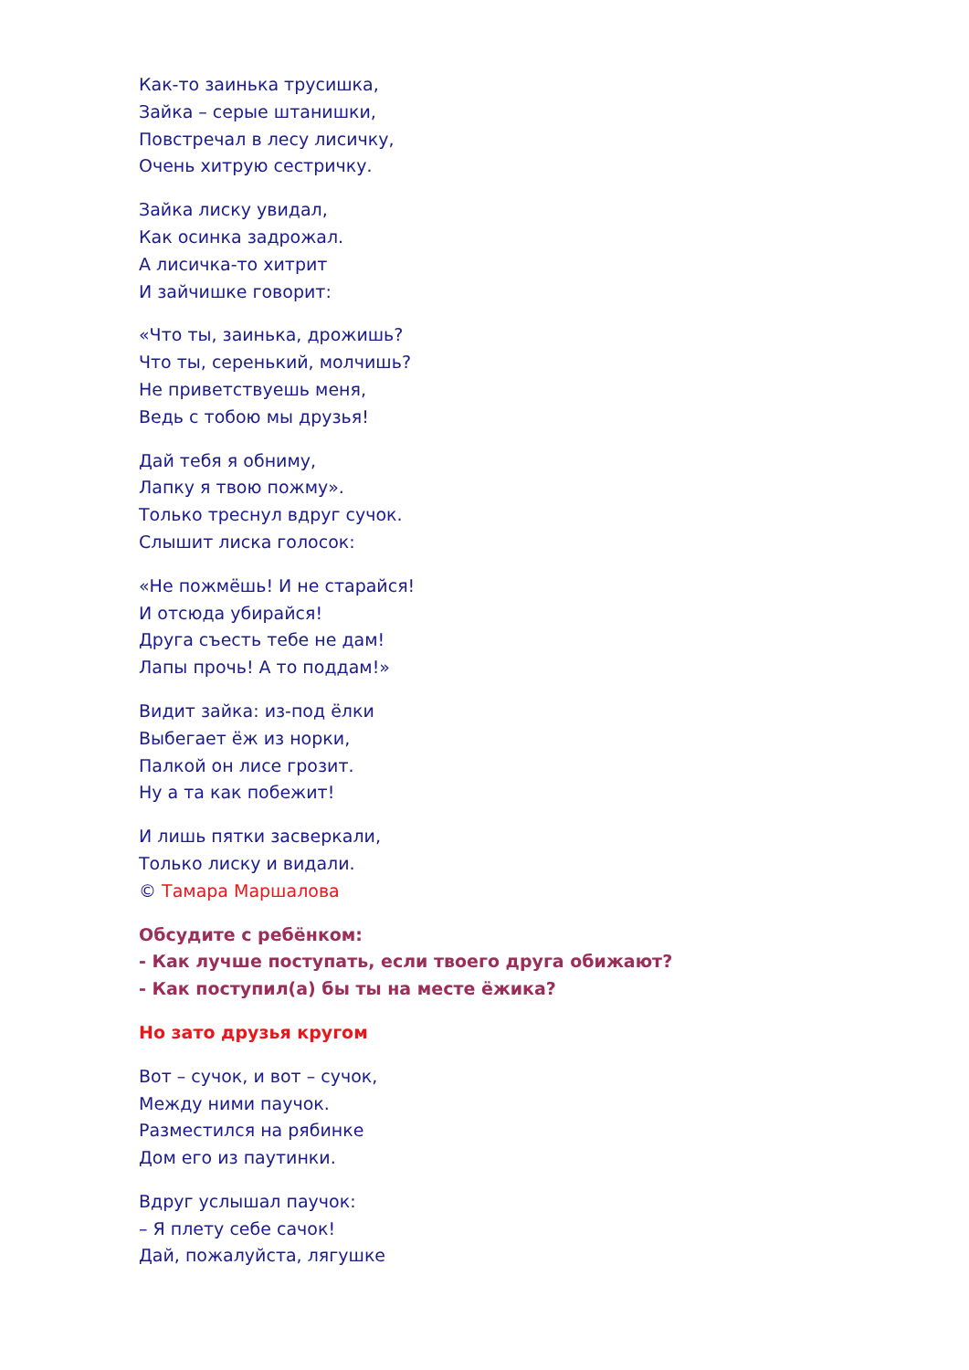Как-то заинька трусишка,
Зайка – серые штанишки,
Повстречал в лесу лисичку,
Очень хитрую сестричку.
Зайка лиску увидал,
Как осинка задрожал.
А лисичка-то хитрит
И зайчишке говорит:
«Что ты, заинька, дрожишь?
Что ты, серенький, молчишь?
Не приветствуешь меня,
Ведь с тобою мы друзья!
Дай тебя я обниму,
Лапку я твою пожму».
Только треснул вдруг сучок.
Слышит лиска голосок:
«Не пожмёшь! И не старайся!
И отсюда убирайся!
Друга съесть тебе не дам!
Лапы прочь! А то поддам!»
Видит зайка: из-под ёлки
Выбегает ёж из норки,
Палкой он лисе грозит.
Ну а та как побежит!
И лишь пятки засверкали,
Только лиску и видали.
© Тамара Маршалова
Обсудите с ребёнком:
- Как лучше поступать, если твоего друга обижают?
- Как поступил(а) бы ты на месте ёжика?
Но зато друзья кругом
Вот – сучок, и вот – сучок,
Между ними паучок.
Разместился на рябинке
Дом его из паутинки.
Вдруг услышал паучок:
– Я плету себе сачок!
Дай, пожалуйста, лягушке